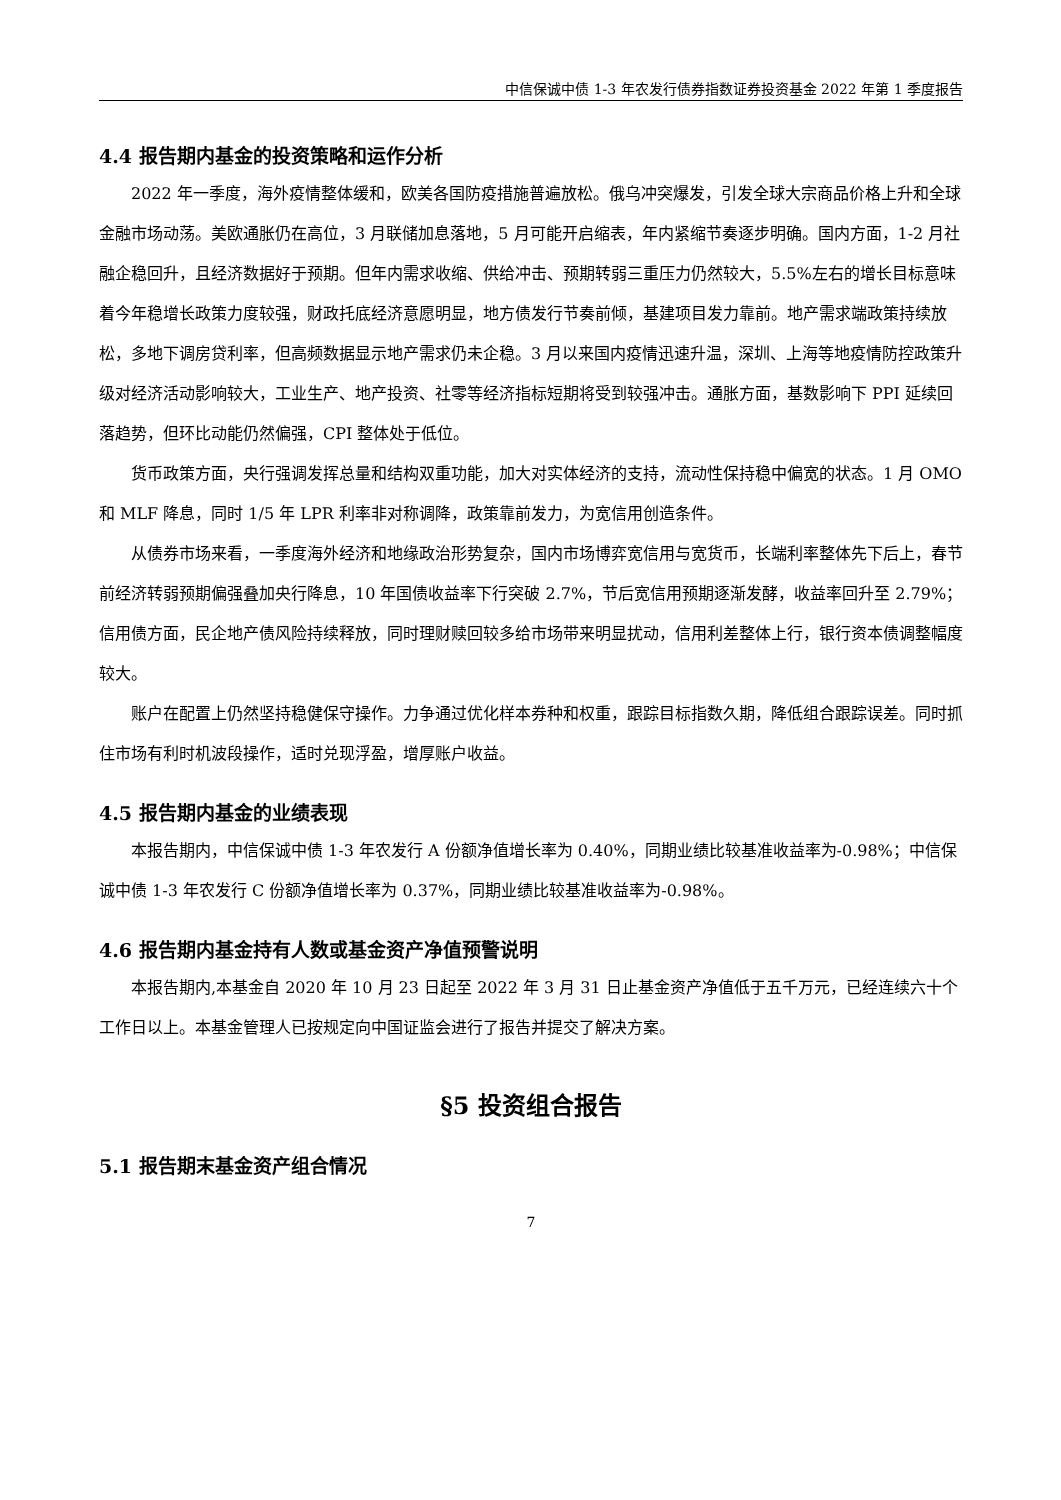中信保诚中债 1-3 年农发行债券指数证券投资基金 2022 年第 1 季度报告
4.4 报告期内基金的投资策略和运作分析
2022 年一季度，海外疫情整体缓和，欧美各国防疫措施普遍放松。俄乌冲突爆发，引发全球大宗商品价格上升和全球金融市场动荡。美欧通胀仍在高位，3 月联储加息落地，5 月可能开启缩表，年内紧缩节奏逐步明确。国内方面，1-2 月社融企稳回升，且经济数据好于预期。但年内需求收缩、供给冲击、预期转弱三重压力仍然较大，5.5%左右的增长目标意味着今年稳增长政策力度较强，财政托底经济意愿明显，地方债发行节奏前倾，基建项目发力靠前。地产需求端政策持续放松，多地下调房贷利率，但高频数据显示地产需求仍未企稳。3 月以来国内疫情迅速升温，深圳、上海等地疫情防控政策升级对经济活动影响较大，工业生产、地产投资、社零等经济指标短期将受到较强冲击。通胀方面，基数影响下 PPI 延续回落趋势，但环比动能仍然偏强，CPI 整体处于低位。
货币政策方面，央行强调发挥总量和结构双重功能，加大对实体经济的支持，流动性保持稳中偏宽的状态。1 月 OMO 和 MLF 降息，同时 1/5 年 LPR 利率非对称调降，政策靠前发力，为宽信用创造条件。
从债券市场来看，一季度海外经济和地缘政治形势复杂，国内市场博弈宽信用与宽货币，长端利率整体先下后上，春节前经济转弱预期偏强叠加央行降息，10 年国债收益率下行突破 2.7%，节后宽信用预期逐渐发酵，收益率回升至 2.79%；信用债方面，民企地产债风险持续释放，同时理财赎回较多给市场带来明显扰动，信用利差整体上行，银行资本债调整幅度较大。
账户在配置上仍然坚持稳健保守操作。力争通过优化样本券种和权重，跟踪目标指数久期，降低组合跟踪误差。同时抓住市场有利时机波段操作，适时兑现浮盈，增厚账户收益。
4.5 报告期内基金的业绩表现
本报告期内，中信保诚中债 1-3 年农发行 A 份额净值增长率为 0.40%，同期业绩比较基准收益率为-0.98%；中信保诚中债 1-3 年农发行 C 份额净值增长率为 0.37%，同期业绩比较基准收益率为-0.98%。
4.6 报告期内基金持有人数或基金资产净值预警说明
本报告期内,本基金自 2020 年 10 月 23 日起至 2022 年 3 月 31 日止基金资产净值低于五千万元，已经连续六十个工作日以上。本基金管理人已按规定向中国证监会进行了报告并提交了解决方案。
§5 投资组合报告
5.1 报告期末基金资产组合情况
7